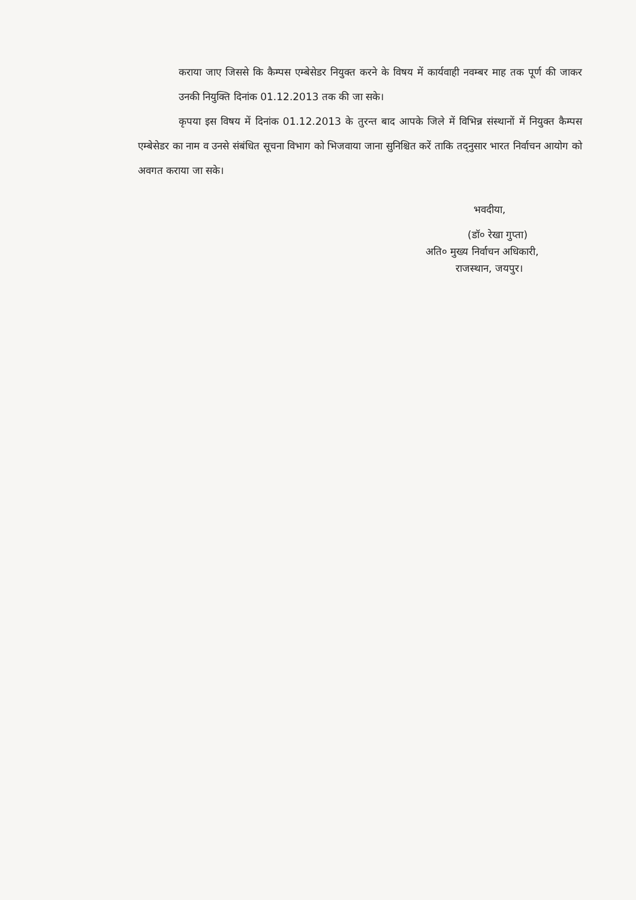कराया जाए जिससे कि कैम्पस एम्बेसेडर नियुक्त करने के विषय में कार्यवाही नवम्बर माह तक पूर्ण की जाकर उनकी नियुक्ति दिनांक 01.12.2013 तक की जा सके।
कृपया इस विषय में दिनांक 01.12.2013 के तुरन्त बाद आपके जिले में विभिन्न संस्थानों में नियुक्त कैम्पस एम्बेसेडर का नाम व उनसे संबंधित सूचना विभाग को भिजवाया जाना सुनिश्चित करें ताकि तद्नुसार भारत निर्वाचन आयोग को अवगत कराया जा सके।
भवदीया,
(डॉ० रेखा गुप्ता)
अति० मुख्य निर्वाचन अधिकारी,
राजस्थान, जयपुर।